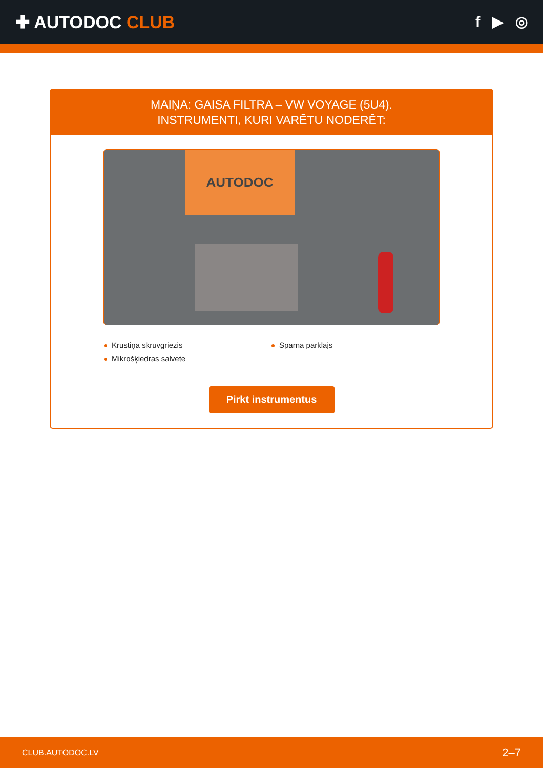✚ AUTODOC CLUB
f ▶ ◎
MAIŅA: GAISA FILTRA – VW VOYAGE (5U4).
INSTRUMENTI, KURI VARĒTU NODERĒT:
AUTODOC
Krustiņa skrūvgriezis
Spārna pārklājs
Mikrošķiedras salvete
Pirkt instrumentus
CLUB.AUTODOC.LV 2–7